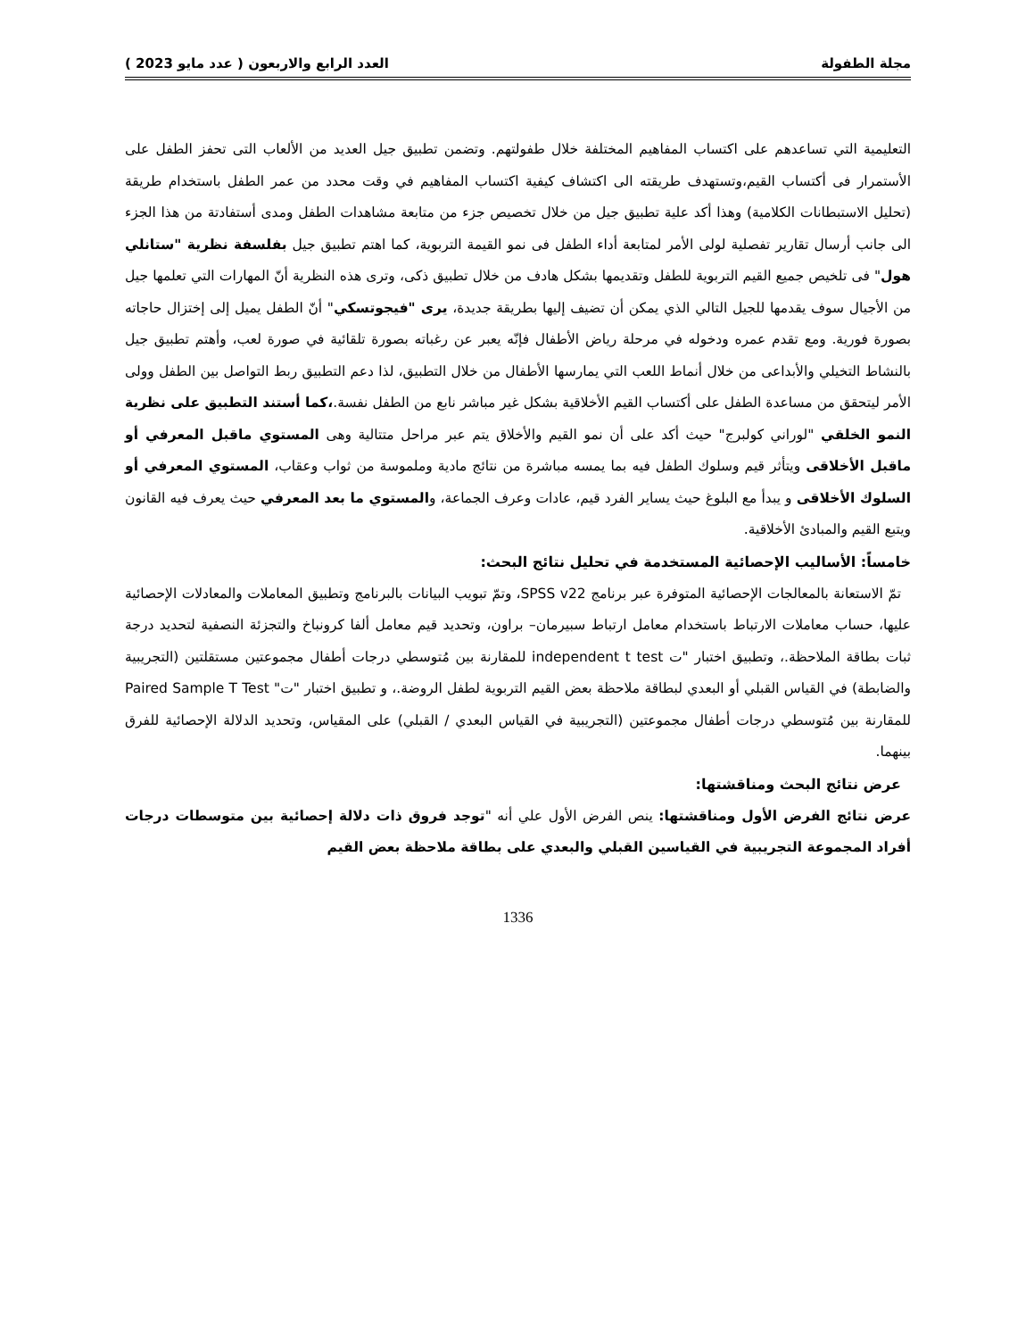مجلة الطفولة العدد الرابع والاربعون ( عدد مايو 2023 )
التعليمية التي تساعدهم على اكتساب المفاهيم المختلفة خلال طفولتهم. وتضمن تطبيق جيل العديد من الألعاب التى تحفز الطفل على الأستمرار فى أكتساب القيم،وتستهدف طريقته الى اكتشاف كيفية اكتساب المفاهيم في وقت محدد من عمر الطفل باستخدام طريقة (تحليل الاستبطانات الكلامية) وهذا أكد علية تطبيق جيل من خلال تخصيص جزء من متابعة مشاهدات الطفل ومدى أستفادتة من هذا الجزء الى جانب أرسال تقارير تفصلية لولى الأمر لمتابعة أداء الطفل فى نمو القيمة التربوية، كما اهتم تطبيق جيل بفلسفة نظرية "ستانلي هول" فى تلخيص جميع القيم التربوية للطفل وتقديمها بشكل هادف من خلال تطبيق ذكى، وترى هذه النظرية أنّ المهارات التي تعلمها جيل من الأجيال سوف يقدمها للجيل التالي الذي يمكن أن تضيف إليها بطريقة جديدة، يرى "فيجوتسكي" أنّ الطفل يميل إلى إختزال حاجاته بصورة فورية. ومع تقدم عمره ودخوله في مرحلة رياض الأطفال فإنّه يعبر عن رغباته بصورة تلقائية في صورة لعب، وأهتم تطبيق جيل بالنشاط التخيلي والأبداعى من خلال أنماط اللعب التي يمارسها الأطفال من خلال التطبيق، لذا دعم التطبيق ربط التواصل بين الطفل وولى الأمر ليتحقق من مساعدة الطفل على أكتساب القيم الأخلاقية بشكل غير مباشر نابع من الطفل نفسة.،كما أستند التطبيق على نظرية النمو الخلقي "لوراني كولبرج" حيث أكد على أن نمو القيم والأخلاق يتم عبر مراحل متتالية وهى المستوي ماقبل المعرفي أو ماقبل الأخلاقى ويتأثر قيم وسلوك الطفل فيه بما يمسه مباشرة من نتائج مادية وملموسة من ثواب وعقاب، المستوي المعرفي أو السلوك الأخلاقى و يبدأ مع البلوغ حيث يساير الفرد قيم، عادات وعرف الجماعة، والمستوي ما بعد المعرفي حيث يعرف فيه القانون ويتبع القيم والمبادئ الأخلاقية.
خامساً: الأساليب الإحصائية المستخدمة في تحليل نتائج البحث:
تمّ الاستعانة بالمعالجات الإحصائية المتوفرة عبر برنامج SPSS v22، وتمّ تبويب البيانات بالبرنامج وتطبيق المعاملات والمعادلات الإحصائية عليها، حساب معاملات الارتباط باستخدام معامل ارتباط سبيرمان– براون، وتحديد قيم معامل ألفا كرونباخ والتجزئة النصفية لتحديد درجة ثبات بطاقة الملاحظة.، وتطبيق اختبار "ت independent t test للمقارنة بين مُتوسطي درجات أطفال مجموعتين مستقلتين (التجريبية والضابطة) في القياس القبلي أو البعدي لبطاقة ملاحظة بعض القيم التربوية لطفل الروضة.، و تطبيق اختبار "ت" Paired Sample T Test للمقارنة بين مُتوسطي درجات أطفال مجموعتين (التجريبية في القياس البعدي / القبلي) على المقياس، وتحديد الدلالة الإحصائية للفرق بينهما.
عرض نتائج البحث ومناقشتها:
عرض نتائج الفرض الأول ومناقشتها: ينص الفرض الأول علي أنه "توجد فروق ذات دلالة إحصائية بين متوسطات درجات أفراد المجموعة التجريبية في القياسين القبلي والبعدي على بطاقة ملاحظة بعض القيم
1336